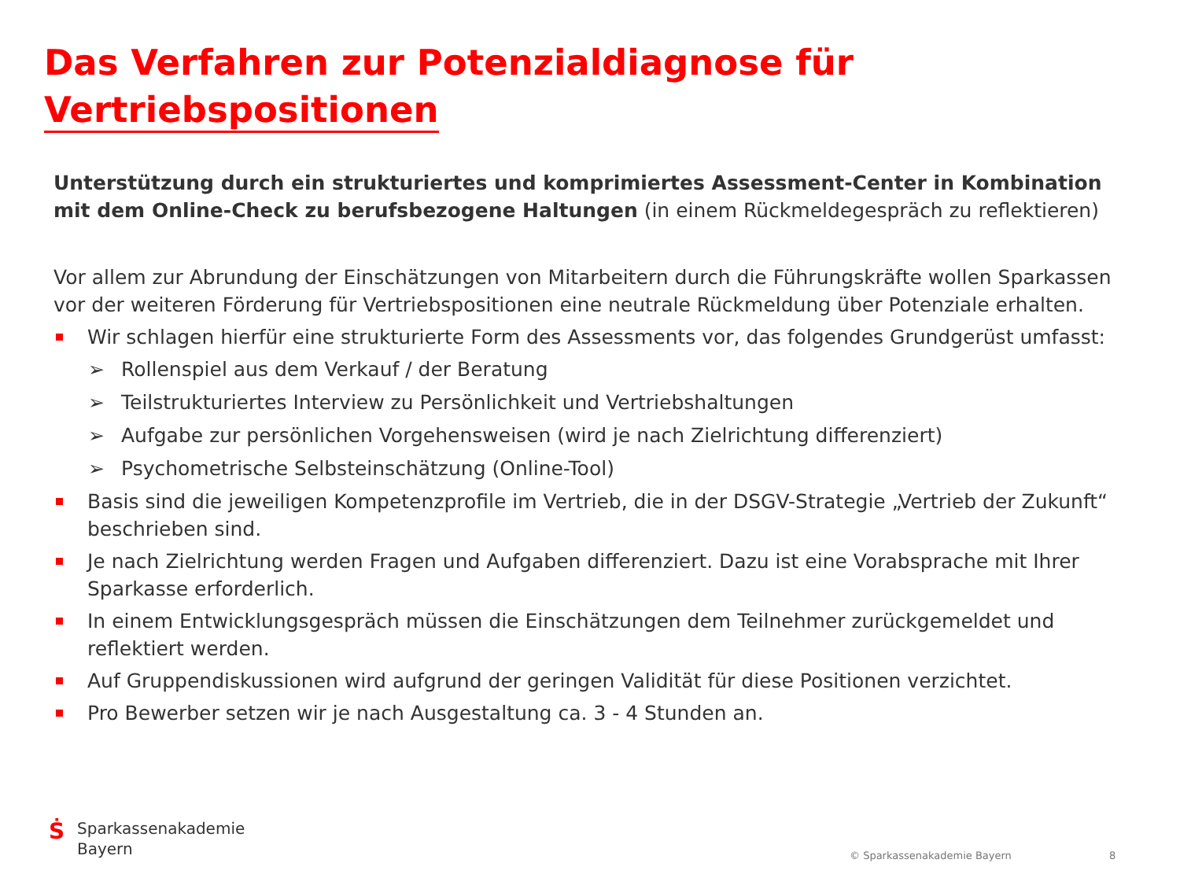Das Verfahren zur Potenzialdiagnose für
Vertriebspositionen
Unterstützung durch ein strukturiertes und komprimiertes Assessment-Center in Kombination mit dem Online-Check zu berufsbezogene Haltungen (in einem Rückmeldegespräch zu reflektieren)
Vor allem zur Abrundung der Einschätzungen von Mitarbeitern durch die Führungskräfte wollen Sparkassen vor der weiteren Förderung für Vertriebspositionen eine neutrale Rückmeldung über Potenziale erhalten.
Wir schlagen hierfür eine strukturierte Form des Assessments vor, das folgendes Grundgerüst umfasst:
➢ Rollenspiel aus dem Verkauf / der Beratung
➢ Teilstrukturiertes Interview zu Persönlichkeit und Vertriebshaltungen
➢ Aufgabe zur persönlichen Vorgehensweisen (wird je nach Zielrichtung differenziert)
➢ Psychometrische Selbsteinschätzung (Online-Tool)
Basis sind die jeweiligen Kompetenzprofile im Vertrieb, die in der DSGV-Strategie „Vertrieb der Zukunft“ beschrieben sind.
Je nach Zielrichtung werden Fragen und Aufgaben differenziert. Dazu ist eine Vorabsprache mit Ihrer Sparkasse erforderlich.
In einem Entwicklungsgespräch müssen die Einschätzungen dem Teilnehmer zurückgemeldet und reflektiert werden.
Auf Gruppendiskussionen wird aufgrund der geringen Validität für diese Positionen verzichtet.
Pro Bewerber setzen wir je nach Ausgestaltung ca. 3 - 4 Stunden an.
Ṡ
Sparkassenakademie
Bayern
© Sparkassenakademie Bayern 8